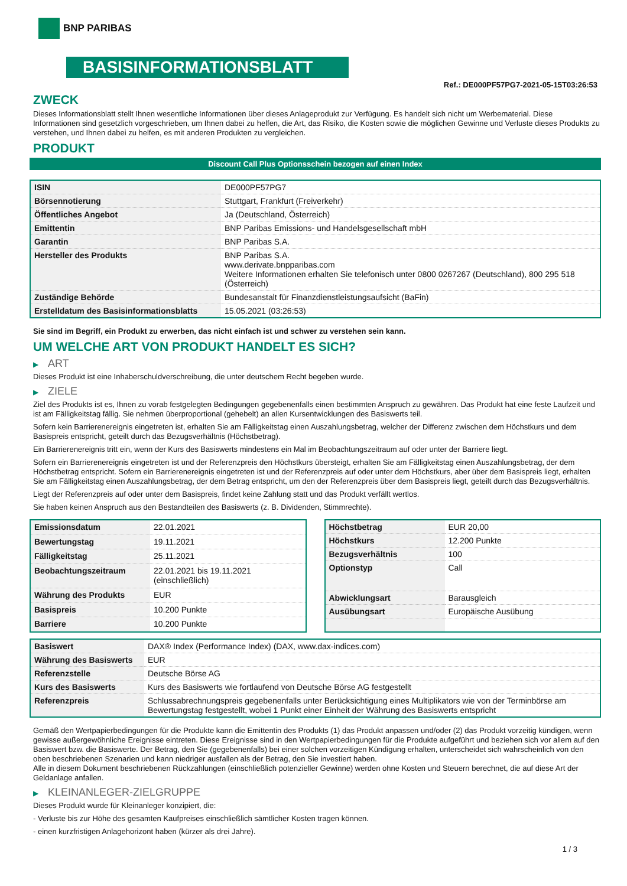BNP PARIBAS
BASISINFORMATIONSBLATT
Ref.: DE000PF57PG7-2021-05-15T03:26:53
ZWECK
Dieses Informationsblatt stellt Ihnen wesentliche Informationen über dieses Anlageprodukt zur Verfügung. Es handelt sich nicht um Werbematerial. Diese Informationen sind gesetzlich vorgeschrieben, um Ihnen dabei zu helfen, die Art, das Risiko, die Kosten sowie die möglichen Gewinne und Verluste dieses Produkts zu verstehen, und Ihnen dabei zu helfen, es mit anderen Produkten zu vergleichen.
PRODUKT
Discount Call Plus Optionsschein bezogen auf einen Index
| ISIN | DE000PF57PG7 |
| Börsennotierung | Stuttgart, Frankfurt (Freiverkehr) |
| Öffentliches Angebot | Ja (Deutschland, Österreich) |
| Emittentin | BNP Paribas Emissions- und Handelsgesellschaft mbH |
| Garantin | BNP Paribas S.A. |
| Hersteller des Produkts | BNP Paribas S.A. www.derivate.bnpparibas.com Weitere Informationen erhalten Sie telefonisch unter 0800 0267267 (Deutschland), 800 295 518 (Österreich) |
| Zuständige Behörde | Bundesanstalt für Finanzdienstleistungsaufsicht (BaFin) |
| Erstelldatum des Basisinformationsblatts | 15.05.2021 (03:26:53) |
Sie sind im Begriff, ein Produkt zu erwerben, das nicht einfach ist und schwer zu verstehen sein kann.
UM WELCHE ART VON PRODUKT HANDELT ES SICH?
▶ ART
Dieses Produkt ist eine Inhaberschuldverschreibung, die unter deutschem Recht begeben wurde.
▶ ZIELE
Ziel des Produkts ist es, Ihnen zu vorab festgelegten Bedingungen gegebenenfalls einen bestimmten Anspruch zu gewähren. Das Produkt hat eine feste Laufzeit und ist am Fälligkeitstag fällig. Sie nehmen überproportional (gehebelt) an allen Kursentwicklungen des Basiswerts teil.
Sofern kein Barrierenereignis eingetreten ist, erhalten Sie am Fälligkeitstag einen Auszahlungsbetrag, welcher der Differenz zwischen dem Höchstkurs und dem Basispreis entspricht, geteilt durch das Bezugsverhältnis (Höchstbetrag).
Ein Barrierenereignis tritt ein, wenn der Kurs des Basiswerts mindestens ein Mal im Beobachtungszeitraum auf oder unter der Barriere liegt.
Sofern ein Barrierenereignis eingetreten ist und der Referenzpreis den Höchstkurs übersteigt, erhalten Sie am Fälligkeitstag einen Auszahlungsbetrag, der dem Höchstbetrag entspricht. Sofern ein Barrierenereignis eingetreten ist und der Referenzpreis auf oder unter dem Höchstkurs, aber über dem Basispreis liegt, erhalten Sie am Fälligkeitstag einen Auszahlungsbetrag, der dem Betrag entspricht, um den der Referenzpreis über dem Basispreis liegt, geteilt durch das Bezugsverhältnis.
Liegt der Referenzpreis auf oder unter dem Basispreis, findet keine Zahlung statt und das Produkt verfällt wertlos.
Sie haben keinen Anspruch aus den Bestandteilen des Basiswerts (z. B. Dividenden, Stimmrechte).
| Emissionsdatum | 22.01.2021 |
| Bewertungstag | 19.11.2021 |
| Fälligkeitstag | 25.11.2021 |
| Beobachtungszeitraum | 22.01.2021 bis 19.11.2021 (einschließlich) |
| Währung des Produkts | EUR |
| Basispreis | 10.200 Punkte |
| Barriere | 10.200 Punkte |
| Höchstbetrag | EUR 20,00 |
| Höchstkurs | 12.200 Punkte |
| Bezugsverhältnis | 100 |
| Optionstyp | Call |
| Abwicklungsart | Barausgleich |
| Ausübungsart | Europäische Ausübung |
| Basiswert | DAX® Index (Performance Index) (DAX, www.dax-indices.com) |
| Währung des Basiswerts | EUR |
| Referenzstelle | Deutsche Börse AG |
| Kurs des Basiswerts | Kurs des Basiswerts wie fortlaufend von Deutsche Börse AG festgestellt |
| Referenzpreis | Schlussabrechnungspreis gegebenenfalls unter Berücksichtigung eines Multiplikators wie von der Terminbörse am Bewertungstag festgestellt, wobei 1 Punkt einer Einheit der Währung des Basiswerts entspricht |
Gemäß den Wertpapierbedingungen für die Produkte kann die Emittentin des Produkts (1) das Produkt anpassen und/oder (2) das Produkt vorzeitig kündigen, wenn gewisse außergewöhnliche Ereignisse eintreten. Diese Ereignisse sind in den Wertpapierbedingungen für die Produkte aufgeführt und beziehen sich vor allem auf den Basiswert bzw. die Basiswerte. Der Betrag, den Sie (gegebenenfalls) bei einer solchen vorzeitigen Kündigung erhalten, unterscheidet sich wahrscheinlich von den oben beschriebenen Szenarien und kann niedriger ausfallen als der Betrag, den Sie investiert haben.
Alle in diesem Dokument beschriebenen Rückzahlungen (einschließlich potenzieller Gewinne) werden ohne Kosten und Steuern berechnet, die auf diese Art der Geldanlage anfallen.
▶ KLEINANLEGER-ZIELGRUPPE
Dieses Produkt wurde für Kleinanleger konzipiert, die:
- Verluste bis zur Höhe des gesamten Kaufpreises einschließlich sämtlicher Kosten tragen können.
- einen kurzfristigen Anlagehorizont haben (kürzer als drei Jahre).
1 / 3